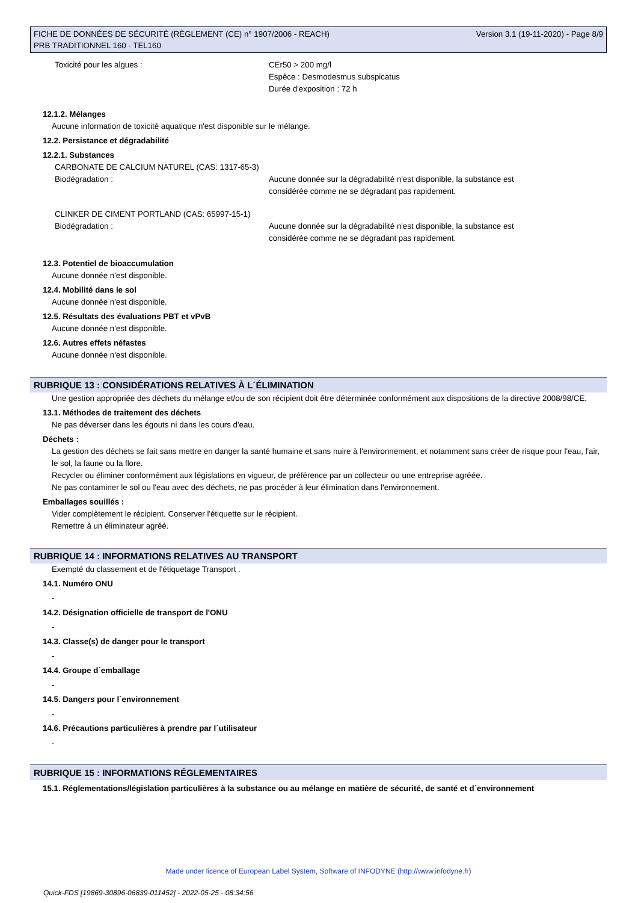FICHE DE DONNÉES DE SÉCURITÉ (RÈGLEMENT (CE) n° 1907/2006 - REACH)
PRB TRADITIONNEL 160 - TEL160
Version 3.1 (19-11-2020) - Page 8/9
Toxicité pour les algues : CEr50 > 200 mg/l
Espèce : Desmodesmus subspicatus
Durée d'exposition : 72 h
12.1.2. Mélanges
Aucune information de toxicité aquatique n'est disponible sur le mélange.
12.2. Persistance et dégradabilité
12.2.1. Substances
CARBONATE DE CALCIUM NATUREL (CAS: 1317-65-3)
Biodégradation : Aucune donnée sur la dégradabilité n'est disponible, la substance est
considérée comme ne se dégradant pas rapidement.
CLINKER DE CIMENT PORTLAND (CAS: 65997-15-1)
Biodégradation : Aucune donnée sur la dégradabilité n'est disponible, la substance est
considérée comme ne se dégradant pas rapidement.
12.3. Potentiel de bioaccumulation
Aucune donnée n'est disponible.
12.4. Mobilité dans le sol
Aucune donnée n'est disponible.
12.5. Résultats des évaluations PBT et vPvB
Aucune donnée n'est disponible.
12.6. Autres effets néfastes
Aucune donnée n'est disponible.
RUBRIQUE 13 : CONSIDÉRATIONS RELATIVES À L´ÉLIMINATION
Une gestion appropriée des déchets du mélange et/ou de son récipient doit être déterminée conformément aux dispositions de la directive 2008/98/CE.
13.1. Méthodes de traitement des déchets
Ne pas déverser dans les égouts ni dans les cours d'eau.
Déchets :
La gestion des déchets se fait sans mettre en danger la santé humaine et sans nuire à l'environnement, et notamment sans créer de risque pour l'eau, l'air, le sol, la faune ou la flore.
Recycler ou éliminer conformément aux législations en vigueur, de préférence par un collecteur ou une entreprise agréée.
Ne pas contaminer le sol ou l'eau avec des déchets, ne pas procéder à leur élimination dans l'environnement.
Emballages souillés :
Vider complètement le récipient. Conserver l'étiquette sur le récipient.
Remettre à un éliminateur agréé.
RUBRIQUE 14 : INFORMATIONS RELATIVES AU TRANSPORT
Exempté du classement et de l'étiquetage Transport .
14.1. Numéro ONU
-
14.2. Désignation officielle de transport de l'ONU
-
14.3. Classe(s) de danger pour le transport
-
14.4. Groupe d´emballage
-
14.5. Dangers pour l´environnement
-
14.6. Précautions particulières à prendre par l´utilisateur
-
RUBRIQUE 15 : INFORMATIONS RÉGLEMENTAIRES
15.1. Réglementations/législation particulières à la substance ou au mélange en matière de sécurité, de santé et d´environnement
Made under licence of European Label System, Software of INFODYNE (http://www.infodyne.fr)
Quick-FDS [19869-30896-06839-011452] - 2022-05-25 - 08:34:56